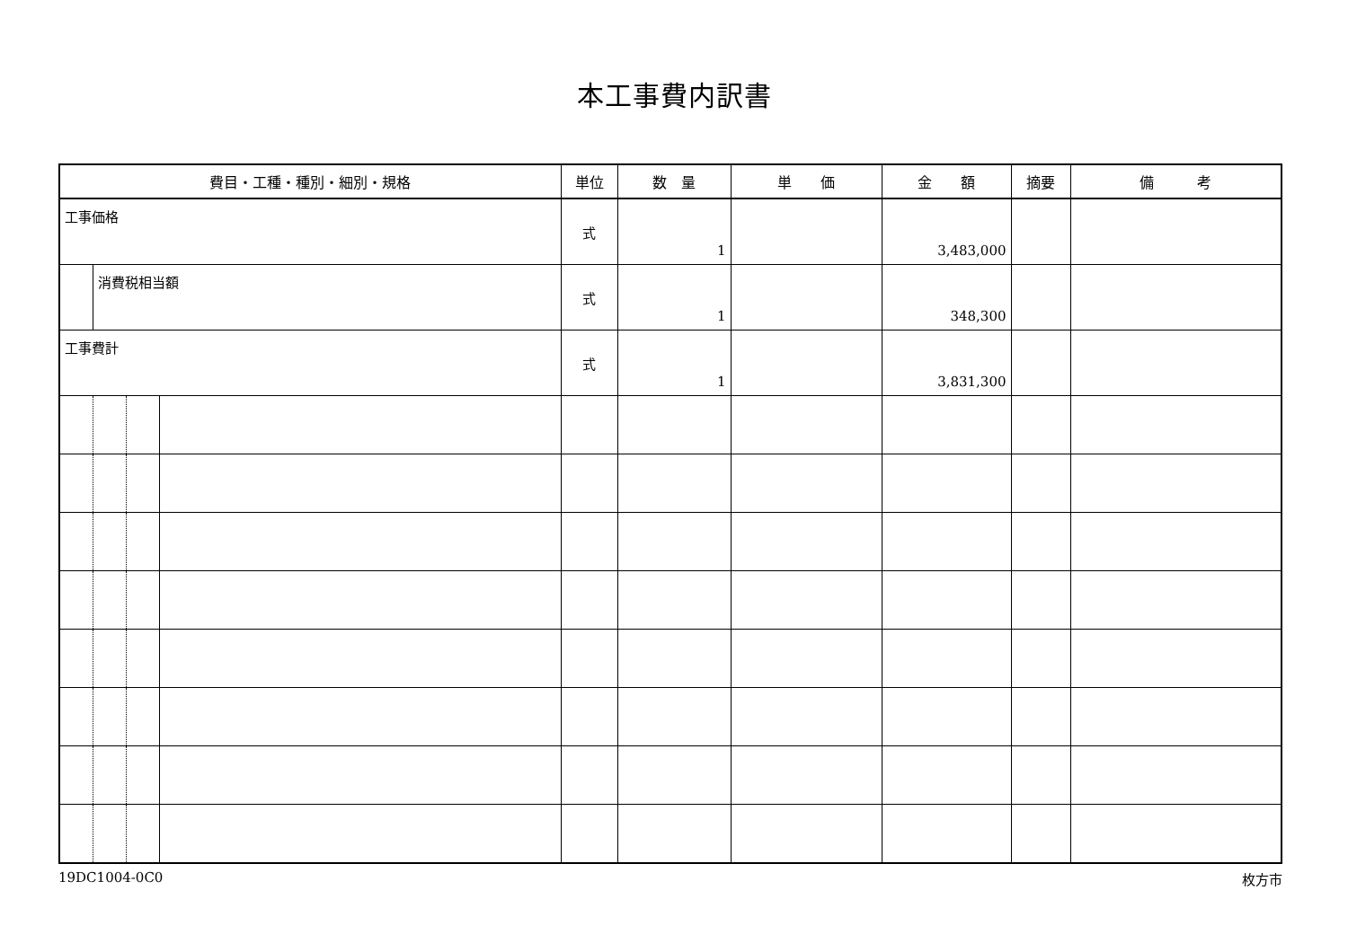本工事費内訳書
| 費目・工種・種別・細別・規格 | | | | 単位 | 数 量 | 単 価 | 金 額 | 摘要 | 備 考 |
| --- | --- | --- | --- | --- | --- | --- | --- | --- | --- |
| 工事価格 | | | | 式 | 1 | | 3,483,000 | | |
| | 消費税相当額 | | | 式 | 1 | | 348,300 | | |
| 工事費計 | | | | 式 | 1 | | 3,831,300 | | |
19DC1004-0C0 枚方市